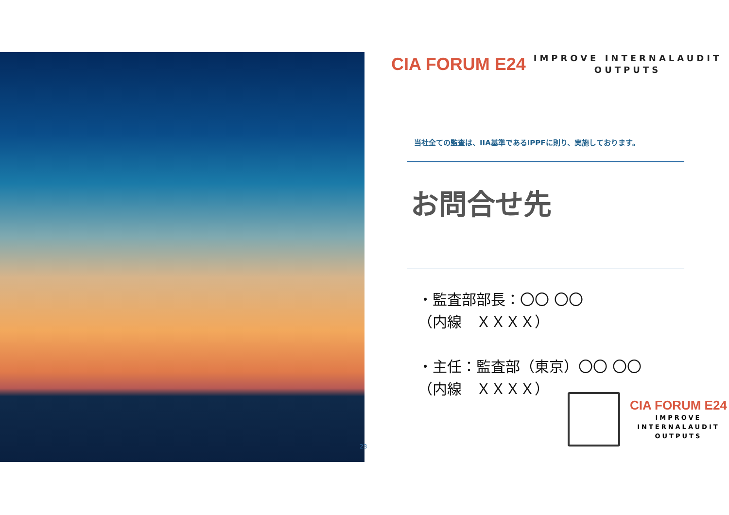CIA FORUM E24
IMPROVE INTERNALAUDIT
OUTPUTS
当社全ての監査は、IIA基準であるIPPFに則り、実施しております。
お問合せ先
・監査部部長：〇〇 〇〇
（内線　ＸＸＸＸ）
・主任：監査部（東京）〇〇 〇〇
（内線　ＸＸＸＸ）
CIA FORUM E24
IMPROVE
INTERNALAUDIT
OUTPUTS
23